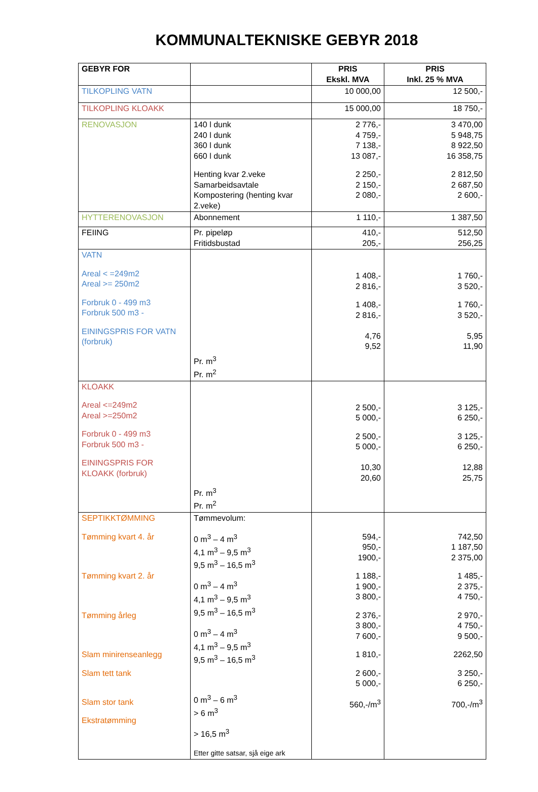KOMMUNALTEKNISKE GEBYR 2018
| GEBYR FOR | | PRIS Ekskl. MVA | PRIS Inkl. 25 % MVA |
| --- | --- | --- | --- |
| TILKOPLING VATN | | 10 000,00 | 12 500,- |
| TILKOPLING KLOAKK | | 15 000,00 | 18 750,- |
| RENOVASJON | 140 l dunk 240 l dunk 360 l dunk 660 l dunk Henting kvar 2.veke Samarbeidsavtale Kompostering (henting kvar 2.veke) | 2 776,- 4 759,- 7 138,- 13 087,- 2 250,- 2 150,- 2 080,- | 3 470,00 5 948,75 8 922,50 16 358,75 2 812,50 2 687,50 2 600,- |
| HYTTERENOVASJON | Abonnement | 1 110,- | 1 387,50 |
| FEIING | Pr. pipeløp Fritidsbustad | 410,- 205,- | 512,50 256,25 |
| VATN Areal < =249m2 Areal >= 250m2 Forbruk 0 - 499 m3 Forbruk 500 m3 - EININGSPRIS FOR VATN (forbruk) | Pr. m<sup>3</sup> Pr. m<sup>2</sup> | 1 408,- 2 816,- 1 408,- 2 816,- 4,76 9,52 | 1 760,- 3 520,- 1 760,- 3 520,- 5,95 11,90 |
| KLOAKK Areal <=249m2 Areal >=250m2 Forbruk 0 - 499 m3 Forbruk 500 m3 - EININGSPRIS FOR KLOAKK (forbruk) | Pr. m<sup>3</sup> Pr. m<sup>2</sup> | 2 500,- 5 000,- 2 500,- 5 000,- 10,30 20,60 | 3 125,- 6 250,- 3 125,- 6 250,- 12,88 25,75 |
| SEPTIKKTØMMING Tømming kvart 4. år Tømming kvart 2. år Tømming årleg Slam minirenseanlegg Slam tett tank Slam stor tank Ekstratømming | Tømmevolum: 0 m<sup>3</sup> – 4 m<sup>3</sup> 4,1 m<sup>3</sup> – 9,5 m<sup>3</sup> 9,5 m<sup>3</sup> – 16,5 m<sup>3</sup> 0 m<sup>3</sup> – 4 m<sup>3</sup> 4,1 m<sup>3</sup> – 9,5 m<sup>3</sup> 9,5 m<sup>3</sup> – 16,5 m<sup>3</sup> 0 m<sup>3</sup> – 4 m<sup>3</sup> 4,1 m<sup>3</sup> – 9,5 m<sup>3</sup> 9,5 m<sup>3</sup> – 16,5 m<sup>3</sup> 0 m<sup>3</sup> – 6 m<sup>3</sup> > 6 m<sup>3</sup> > 16,5 m<sup>3</sup> Etter gitte satsar, sjå eige ark | 594,- 950,- 1900,- 1 188,- 1 900,- 3 800,- 2 376,- 3 800,- 7 600,- 1 810,- 2 600,- 5 000,- 560,-/m<sup>3</sup> | 742,50 1 187,50 2 375,00 1 485,- 2 375,- 4 750,- 2 970,- 4 750,- 9 500,- 2262,50 3 250,- 6 250,- 700,-/m<sup>3</sup> |